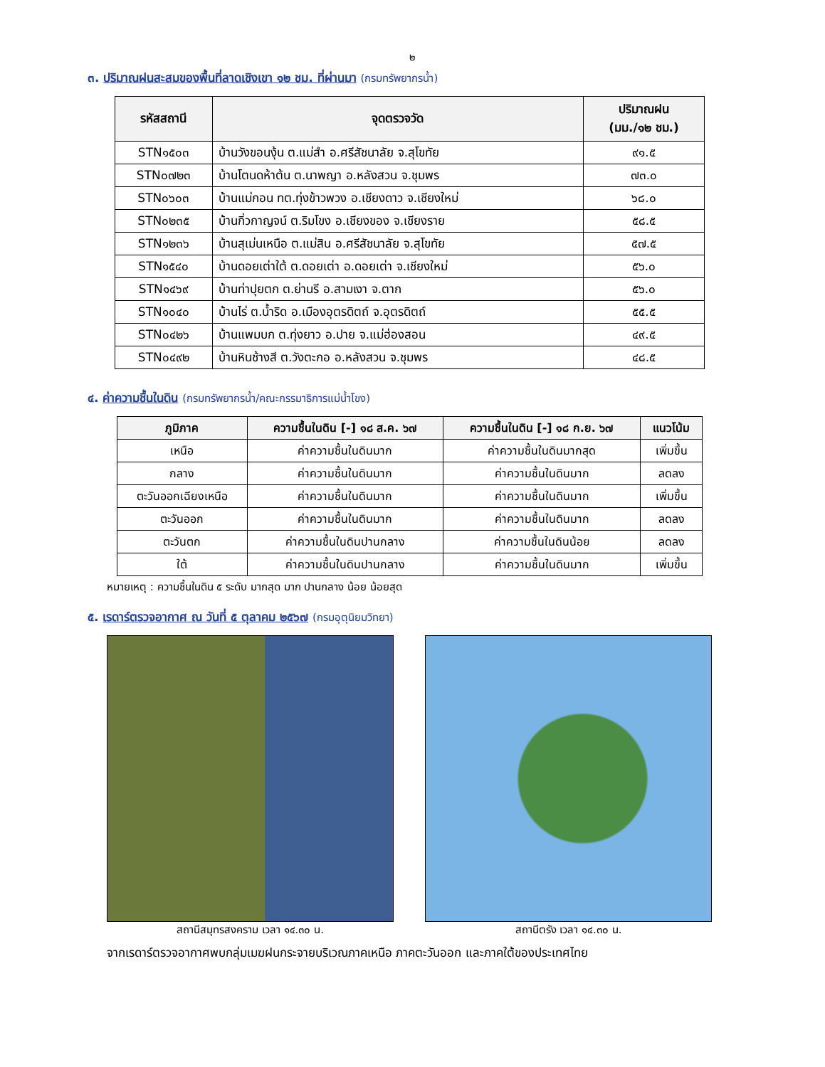๒
๓. ปริมาณฝนสะสมของพื้นที่ลาดเชิงเขา ๑๒ ชม. ที่ผ่านมา (กรมทรัพยากรน้ำ)
| รหัสสถานี | จุดตรวจวัด | ปริมาณฝน (มม./๑๒ ชม.) |
| --- | --- | --- |
| STN๑๕๐๓ | บ้านวังขอนงุ้น ต.แม่สำ อ.ศรีสัชนาลัย จ.สุโขทัย | ๙๑.๕ |
| STN๐๗๒๓ | บ้านโตนดห้าต้น ต.นาพญา อ.หลังสวน จ.ชุมพร | ๗๓.๐ |
| STN๐๖๐๓ | บ้านแม่กอน ทต.ทุ่งข้าวพวง อ.เชียงดาว จ.เชียงใหม่ | ๖๘.๐ |
| STN๐๒๓๕ | บ้านกิ่วกาญจน์ ต.ริมโขง อ.เชียงของ จ.เชียงราย | ๕๘.๕ |
| STN๑๒๓๖ | บ้านสุเม่นเหนือ ต.แม่สิน อ.ศรีสัชนาลัย จ.สุโขทัย | ๕๗.๕ |
| STN๑๕๔๐ | บ้านดอยเต่าใต้ ต.ดอยเต่า อ.ดอยเต่า จ.เชียงใหม่ | ๕๖.๐ |
| STN๑๔๖๙ | บ้านท่าปุยตก ต.ย่านรี อ.สามเงา จ.ตาก | ๕๖.๐ |
| STN๑๐๔๐ | บ้านไร่ ต.น้ำริด อ.เมืองอุตรดิตถ์ จ.อุตรดิตถ์ | ๕๕.๕ |
| STN๐๔๒๖ | บ้านแพมบก ต.ทุ่งยาว อ.ปาย จ.แม่ฮ่องสอน | ๔๙.๕ |
| STN๐๔๙๒ | บ้านหินช้างสี ต.วังตะกอ อ.หลังสวน จ.ชุมพร | ๔๘.๕ |
๔. ค่าความชื้นในดิน (กรมทรัพยากรน้ำ/คณะกรรมาธิการแม่น้ำโขง)
| ภูมิภาค | ความชื้นในดิน [-] ๑๘ ส.ค. ๖๗ | ความชื้นในดิน [-] ๑๘ ก.ย. ๖๗ | แนวโน้ม |
| --- | --- | --- | --- |
| เหนือ | ค่าความชื้นในดินมาก | ค่าความชื้นในดินมากสุด | เพิ่มขึ้น |
| กลาง | ค่าความชื้นในดินมาก | ค่าความชื้นในดินมาก | ลดลง |
| ตะวันออกเฉียงเหนือ | ค่าความชื้นในดินมาก | ค่าความชื้นในดินมาก | เพิ่มขึ้น |
| ตะวันออก | ค่าความชื้นในดินมาก | ค่าความชื้นในดินมาก | ลดลง |
| ตะวันตก | ค่าความชื้นในดินปานกลาง | ค่าความชื้นในดินน้อย | ลดลง |
| ใต้ | ค่าความชื้นในดินปานกลาง | ค่าความชื้นในดินมาก | เพิ่มขึ้น |
หมายเหตุ : ความชื้นในดิน ๕ ระดับ มากสุด มาก ปานกลาง น้อย น้อยสุด
๕. เรดาร์ตรวจอากาศ ณ วันที่ ๕ ตุลาคม ๒๕๖๗ (กรมอุตุนิยมวิทยา)
สถานีสมุทรสงคราม เวลา ๑๔.๓๐ น. สถานีตรัง เวลา ๑๔.๓๐ น.
จากเรดาร์ตรวจอากาศพบกลุ่มเมฆฝนกระจายบริเวณภาคเหนือ ภาคตะวันออก และภาคใต้ของประเทศไทย